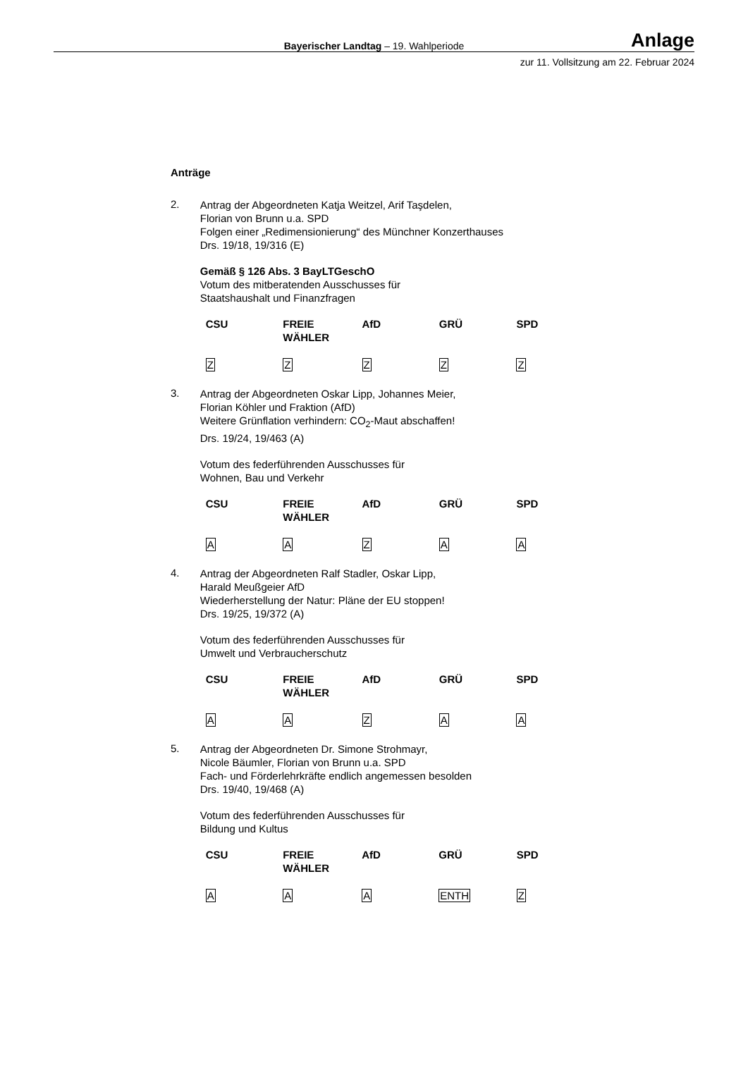Bayerischer Landtag – 19. Wahlperiode
Anlage
zur 11. Vollsitzung am 22. Februar 2024
Anträge
2.
Antrag der Abgeordneten Katja Weitzel, Arif Taşdelen,
Florian von Brunn u.a. SPD
Folgen einer „Redimensionierung“ des Münchner Konzerthauses
Drs. 19/18, 19/316 (E)
Gemäß § 126 Abs. 3 BayLTGeschO
Votum des mitberatenden Ausschusses für
Staatshaushalt und Finanzfragen
| CSU | FREIE WÄHLER | AfD | GRÜ | SPD |
| --- | --- | --- | --- | --- |
| Z | Z | Z | Z | Z |
3.
Antrag der Abgeordneten Oskar Lipp, Johannes Meier,
Florian Köhler und Fraktion (AfD)
Weitere Grünflation verhindern: CO<sub>2</sub>-Maut abschaffen!
Drs. 19/24, 19/463 (A)
Votum des federführenden Ausschusses für
Wohnen, Bau und Verkehr
| CSU | FREIE WÄHLER | AfD | GRÜ | SPD |
| --- | --- | --- | --- | --- |
| A | A | Z | A | A |
4.
Antrag der Abgeordneten Ralf Stadler, Oskar Lipp,
Harald Meußgeier AfD
Wiederherstellung der Natur: Pläne der EU stoppen!
Drs. 19/25, 19/372 (A)
Votum des federführenden Ausschusses für
Umwelt und Verbraucherschutz
| CSU | FREIE WÄHLER | AfD | GRÜ | SPD |
| --- | --- | --- | --- | --- |
| A | A | Z | A | A |
5.
Antrag der Abgeordneten Dr. Simone Strohmayr,
Nicole Bäumler, Florian von Brunn u.a. SPD
Fach- und Förderlehrkräfte endlich angemessen besolden
Drs. 19/40, 19/468 (A)
Votum des federführenden Ausschusses für
Bildung und Kultus
| CSU | FREIE WÄHLER | AfD | GRÜ | SPD |
| --- | --- | --- | --- | --- |
| A | A | A | ENTH | Z |